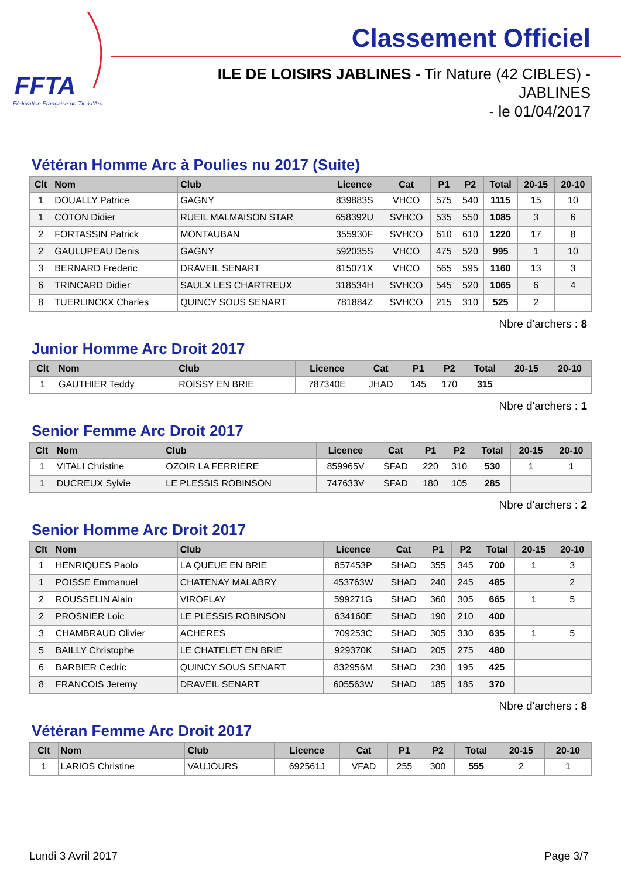FFTA
Fédération Française de Tir à l'Arc
Classement Officiel
ILE DE LOISIRS JABLINES - Tir Nature (42 CIBLES) - JABLINES
- le 01/04/2017
Vétéran Homme Arc à Poulies nu 2017 (Suite)
| Clt | Nom | Club | Licence | Cat | P1 | P2 | Total | 20-15 | 20-10 |
| --- | --- | --- | --- | --- | --- | --- | --- | --- | --- |
| 1 | DOUALLY Patrice | GAGNY | 839883S | VHCO | 575 | 540 | 1115 | 15 | 10 |
| 1 | COTON Didier | RUEIL MALMAISON STAR | 658392U | SVHCO | 535 | 550 | 1085 | 3 | 6 |
| 2 | FORTASSIN Patrick | MONTAUBAN | 355930F | SVHCO | 610 | 610 | 1220 | 17 | 8 |
| 2 | GAULUPEAU Denis | GAGNY | 592035S | VHCO | 475 | 520 | 995 | 1 | 10 |
| 3 | BERNARD Frederic | DRAVEIL SENART | 815071X | VHCO | 565 | 595 | 1160 | 13 | 3 |
| 6 | TRINCARD Didier | SAULX LES CHARTREUX | 318534H | SVHCO | 545 | 520 | 1065 | 6 | 4 |
| 8 | TUERLINCKX Charles | QUINCY SOUS SENART | 781884Z | SVHCO | 215 | 310 | 525 | 2 | |
Nbre d'archers : 8
Junior Homme Arc Droit 2017
| Clt | Nom | Club | Licence | Cat | P1 | P2 | Total | 20-15 | 20-10 |
| --- | --- | --- | --- | --- | --- | --- | --- | --- | --- |
| 1 | GAUTHIER Teddy | ROISSY EN BRIE | 787340E | JHAD | 145 | 170 | 315 | | |
Nbre d'archers : 1
Senior Femme Arc Droit 2017
| Clt | Nom | Club | Licence | Cat | P1 | P2 | Total | 20-15 | 20-10 |
| --- | --- | --- | --- | --- | --- | --- | --- | --- | --- |
| 1 | VITALI Christine | OZOIR LA FERRIERE | 859965V | SFAD | 220 | 310 | 530 | 1 | 1 |
| 1 | DUCREUX Sylvie | LE PLESSIS ROBINSON | 747633V | SFAD | 180 | 105 | 285 | | |
Nbre d'archers : 2
Senior Homme Arc Droit 2017
| Clt | Nom | Club | Licence | Cat | P1 | P2 | Total | 20-15 | 20-10 |
| --- | --- | --- | --- | --- | --- | --- | --- | --- | --- |
| 1 | HENRIQUES Paolo | LA QUEUE EN BRIE | 857453P | SHAD | 355 | 345 | 700 | 1 | 3 |
| 1 | POISSE Emmanuel | CHATENAY MALABRY | 453763W | SHAD | 240 | 245 | 485 | | 2 |
| 2 | ROUSSELIN Alain | VIROFLAY | 599271G | SHAD | 360 | 305 | 665 | 1 | 5 |
| 2 | PROSNIER Loic | LE PLESSIS ROBINSON | 634160E | SHAD | 190 | 210 | 400 | | |
| 3 | CHAMBRAUD Olivier | ACHERES | 709253C | SHAD | 305 | 330 | 635 | 1 | 5 |
| 5 | BAILLY Christophe | LE CHATELET EN BRIE | 929370K | SHAD | 205 | 275 | 480 | | |
| 6 | BARBIER Cedric | QUINCY SOUS SENART | 832956M | SHAD | 230 | 195 | 425 | | |
| 8 | FRANCOIS Jeremy | DRAVEIL SENART | 605563W | SHAD | 185 | 185 | 370 | | |
Nbre d'archers : 8
Vétéran Femme Arc Droit 2017
| Clt | Nom | Club | Licence | Cat | P1 | P2 | Total | 20-15 | 20-10 |
| --- | --- | --- | --- | --- | --- | --- | --- | --- | --- |
| 1 | LARIOS Christine | VAUJOURS | 692561J | VFAD | 255 | 300 | 555 | 2 | 1 |
Lundi 3 Avril 2017 Page 3/7